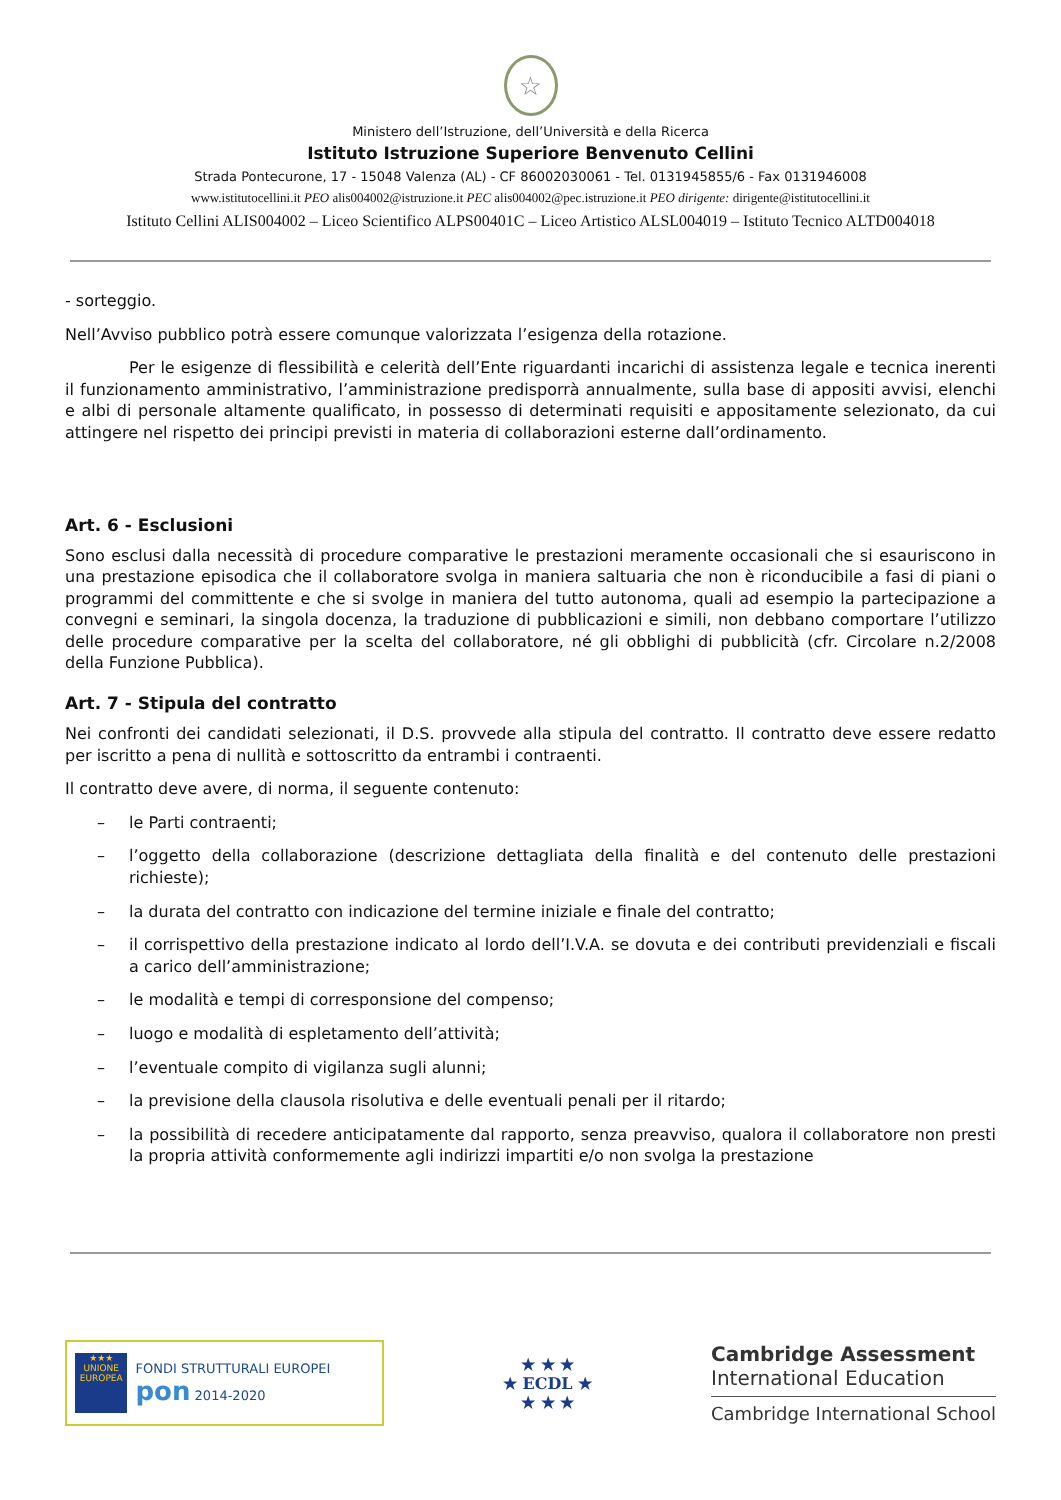☆
Ministero dell’Istruzione, dell’Università e della Ricerca
Istituto Istruzione Superiore Benvenuto Cellini
Strada Pontecurone, 17 - 15048 Valenza (AL) - CF 86002030061 - Tel. 0131945855/6 - Fax 0131946008
www.istitutocellini.it PEO alis004002@istruzione.it PEC alis004002@pec.istruzione.it PEO dirigente: dirigente@istitutocellini.it
Istituto Cellini ALIS004002 – Liceo Scientifico ALPS00401C – Liceo Artistico ALSL004019 – Istituto Tecnico ALTD004018
- sorteggio.
Nell’Avviso pubblico potrà essere comunque valorizzata l’esigenza della rotazione.
Per le esigenze di flessibilità e celerità dell’Ente riguardanti incarichi di assistenza legale e tecnica inerenti il funzionamento amministrativo, l’amministrazione predisporrà annualmente, sulla base di appositi avvisi, elenchi e albi di personale altamente qualificato, in possesso di determinati requisiti e appositamente selezionato, da cui attingere nel rispetto dei principi previsti in materia di collaborazioni esterne dall’ordinamento.
Art. 6 - Esclusioni
Sono esclusi dalla necessità di procedure comparative le prestazioni meramente occasionali che si esauriscono in una prestazione episodica che il collaboratore svolga in maniera saltuaria che non è riconducibile a fasi di piani o programmi del committente e che si svolge in maniera del tutto autonoma, quali ad esempio la partecipazione a convegni e seminari, la singola docenza, la traduzione di pubblicazioni e simili, non debbano comportare l’utilizzo delle procedure comparative per la scelta del collaboratore, né gli obblighi di pubblicità (cfr. Circolare n.2/2008 della Funzione Pubblica).
Art. 7 - Stipula del contratto
Nei confronti dei candidati selezionati, il D.S. provvede alla stipula del contratto. Il contratto deve essere redatto per iscritto a pena di nullità e sottoscritto da entrambi i contraenti.
Il contratto deve avere, di norma, il seguente contenuto:
– le Parti contraenti;
– l’oggetto della collaborazione (descrizione dettagliata della finalità e del contenuto delle prestazioni richieste);
– la durata del contratto con indicazione del termine iniziale e finale del contratto;
– il corrispettivo della prestazione indicato al lordo dell’I.V.A. se dovuta e dei contributi previdenziali e fiscali a carico dell’amministrazione;
– le modalità e tempi di corresponsione del compenso;
– luogo e modalità di espletamento dell’attività;
– l’eventuale compito di vigilanza sugli alunni;
– la previsione della clausola risolutiva e delle eventuali penali per il ritardo;
– la possibilità di recedere anticipatamente dal rapporto, senza preavviso, qualora il collaboratore non presti la propria attività conformemente agli indirizzi impartiti e/o non svolga la prestazione
★★★
UNIONE EUROPEA
FONDI STRUTTURALI EUROPEI pon 2014-2020
★ ★ ★
★ ECDL ★
★ ★ ★
Cambridge Assessment
International Education
Cambridge International School